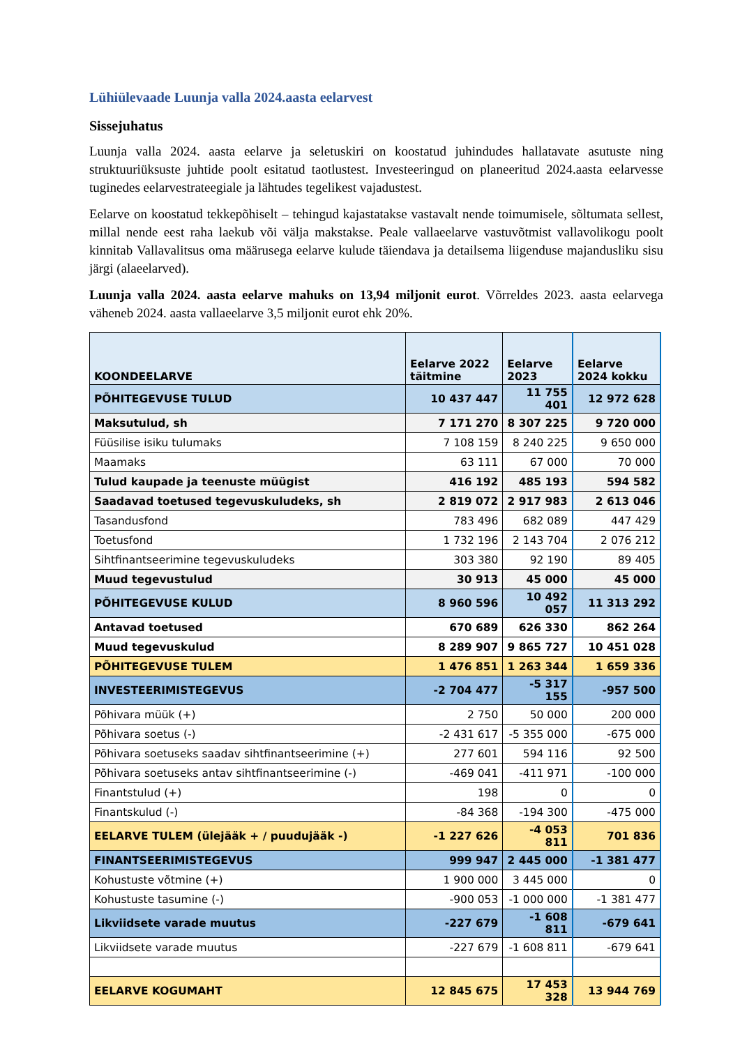Lühiülevaade Luunja valla 2024.aasta eelarvest
Sissejuhatus
Luunja valla 2024. aasta eelarve ja seletuskiri on koostatud juhindudes hallatavate asutuste ning struktuuriüksuste juhtide poolt esitatud taotlustest. Investeeringud on planeeritud 2024.aasta eelarvesse tuginedes eelarvestrateegiale ja lähtudes tegelikest vajadustest.
Eelarve on koostatud tekkepõhiselt – tehingud kajastatakse vastavalt nende toimumisele, sõltumata sellest, millal nende eest raha laekub või välja makstakse. Peale vallaeelarve vastuvõtmist vallavolikogu poolt kinnitab Vallavalitsus oma määrusega eelarve kulude täiendava ja detailsema liigenduse majandusliku sisu järgi (alaeelarved).
Luunja valla 2024. aasta eelarve mahuks on 13,94 miljonit eurot. Võrreldes 2023. aasta eelarvega väheneb 2024. aasta vallaeelarve 3,5 miljonit eurot ehk 20%.
| KOONDEELARVE | Eelarve 2022 täitmine | Eelarve 2023 | Eelarve 2024 kokku |
| --- | --- | --- | --- |
| PÕHITEGEVUSE TULUD | 10 437 447 | 11 755 401 | 12 972 628 |
| Maksutulud, sh | 7 171 270 | 8 307 225 | 9 720 000 |
| Füüsilise isiku tulumaks | 7 108 159 | 8 240 225 | 9 650 000 |
| Maamaks | 63 111 | 67 000 | 70 000 |
| Tulud kaupade ja teenuste müügist | 416 192 | 485 193 | 594 582 |
| Saadavad toetused tegevuskuludeks, sh | 2 819 072 | 2 917 983 | 2 613 046 |
| Tasandusfond | 783 496 | 682 089 | 447 429 |
| Toetusfond | 1 732 196 | 2 143 704 | 2 076 212 |
| Sihtfinantseerimine tegevuskuludeks | 303 380 | 92 190 | 89 405 |
| Muud tegevustulud | 30 913 | 45 000 | 45 000 |
| PÕHITEGEVUSE KULUD | 8 960 596 | 10 492 057 | 11 313 292 |
| Antavad toetused | 670 689 | 626 330 | 862 264 |
| Muud tegevuskulud | 8 289 907 | 9 865 727 | 10 451 028 |
| PÕHITEGEVUSE TULEM | 1 476 851 | 1 263 344 | 1 659 336 |
| INVESTEERIMISTEGEVUS | -2 704 477 | -5 317 155 | -957 500 |
| Põhivara müük (+) | 2 750 | 50 000 | 200 000 |
| Põhivara soetus (-) | -2 431 617 | -5 355 000 | -675 000 |
| Põhivara soetuseks saadav sihtfinantseerimine (+) | 277 601 | 594 116 | 92 500 |
| Põhivara soetuseks antav sihtfinantseerimine (-) | -469 041 | -411 971 | -100 000 |
| Finantstulud (+) | 198 | 0 | 0 |
| Finantskulud (-) | -84 368 | -194 300 | -475 000 |
| EELARVE TULEM (ülejääk + / puudujääk -) | -1 227 626 | -4 053 811 | 701 836 |
| FINANTSEERIMISTEGEVUS | 999 947 | 2 445 000 | -1 381 477 |
| Kohustuste võtmine (+) | 1 900 000 | 3 445 000 | 0 |
| Kohustuste tasumine (-) | -900 053 | -1 000 000 | -1 381 477 |
| Likviidsete varade muutus | -227 679 | -1 608 811 | -679 641 |
| Likviidsete varade muutus | -227 679 | -1 608 811 | -679 641 |
| EELARVE KOGUMAHT | 12 845 675 | 17 453 328 | 13 944 769 |